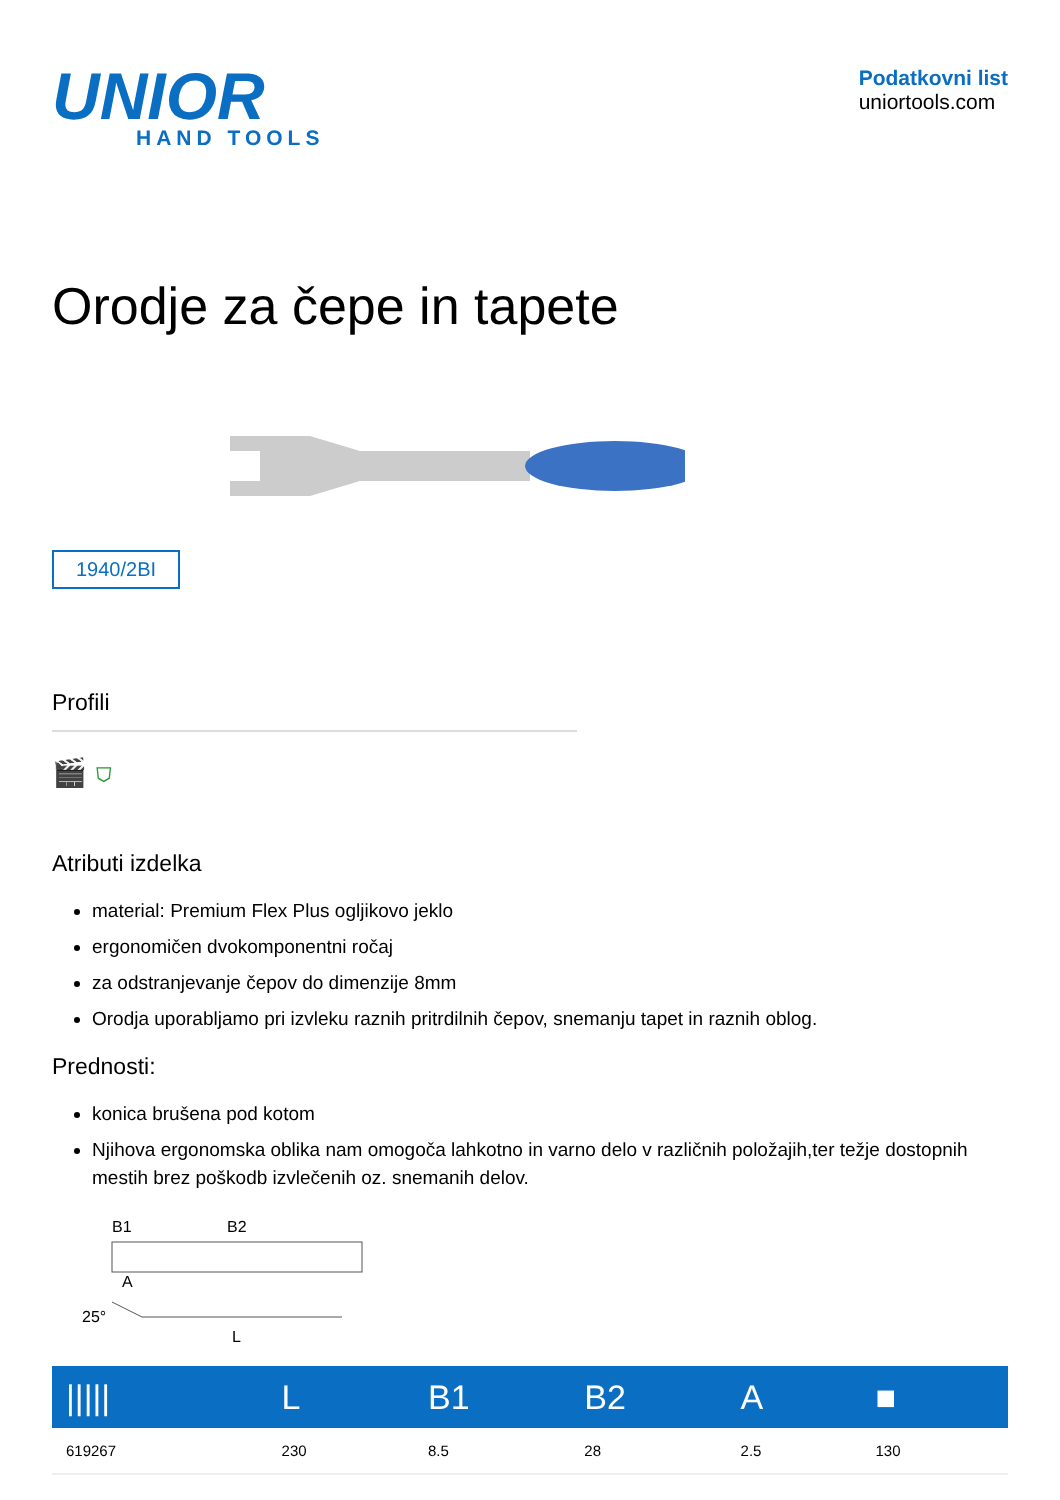UNIOR
HAND TOOLS
Podatkovni list
uniortools.com
Orodje za čepe in tapete
1940/2BI
Profili
🎬 ⛉
Atributi izdelka
material: Premium Flex Plus ogljikovo jeklo
ergonomičen dvokomponentni ročaj
za odstranjevanje čepov do dimenzije 8mm
Orodja uporabljamo pri izvleku raznih pritrdilnih čepov, snemanju tapet in raznih oblog.
Prednosti:
konica brušena pod kotom
Njihova ergonomska oblika nam omogoča lahkotno in varno delo v različnih položajih,ter težje dostopnih mestih brez poškodb izvlečenih oz. snemanih delov.
B1
B2
A
25°
L
| ///// | L | B1 | B2 | A | ■ |
| --- | --- | --- | --- | --- | --- |
| 619267 | 230 | 8.5 | 28 | 2.5 | 130 |